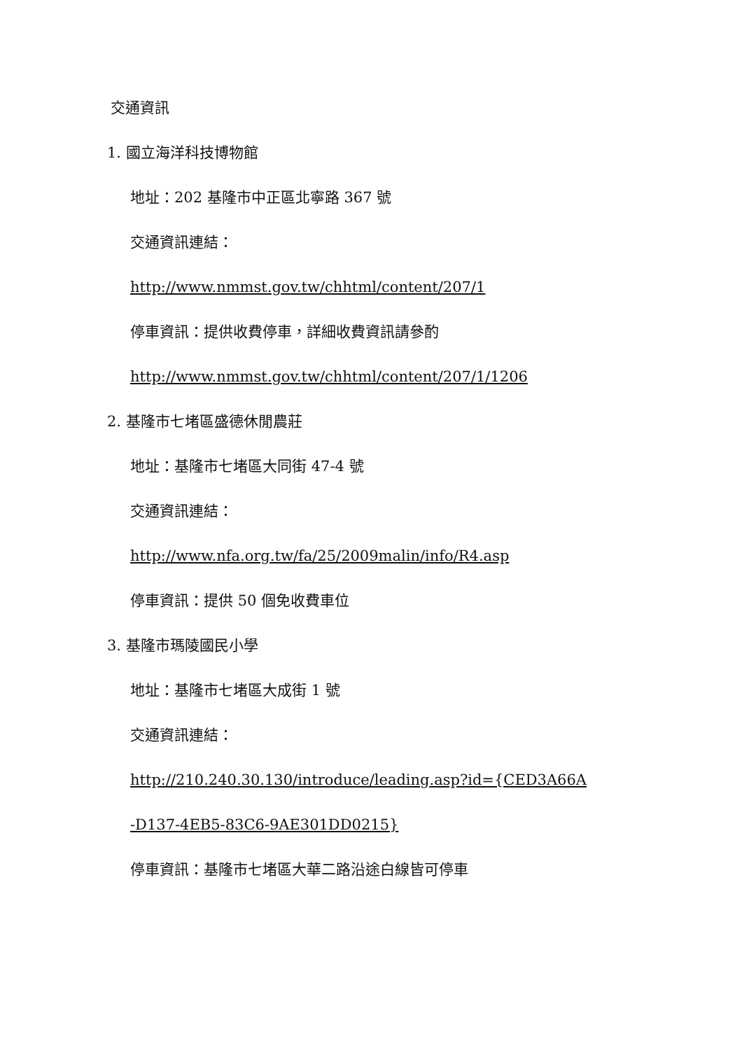交通資訊
1. 國立海洋科技博物館
地址：202 基隆市中正區北寧路 367 號
交通資訊連結：
http://www.nmmst.gov.tw/chhtml/content/207/1
停車資訊：提供收費停車，詳細收費資訊請參酌
http://www.nmmst.gov.tw/chhtml/content/207/1/1206
2. 基隆市七堵區盛德休閒農莊
地址：基隆市七堵區大同街 47-4 號
交通資訊連結：
http://www.nfa.org.tw/fa/25/2009malin/info/R4.asp
停車資訊：提供 50 個免收費車位
3. 基隆市瑪陵國民小學
地址：基隆市七堵區大成街 1 號
交通資訊連結：
http://210.240.30.130/introduce/leading.asp?id={CED3A66A
-D137-4EB5-83C6-9AE301DD0215}
停車資訊：基隆市七堵區大華二路沿途白線皆可停車